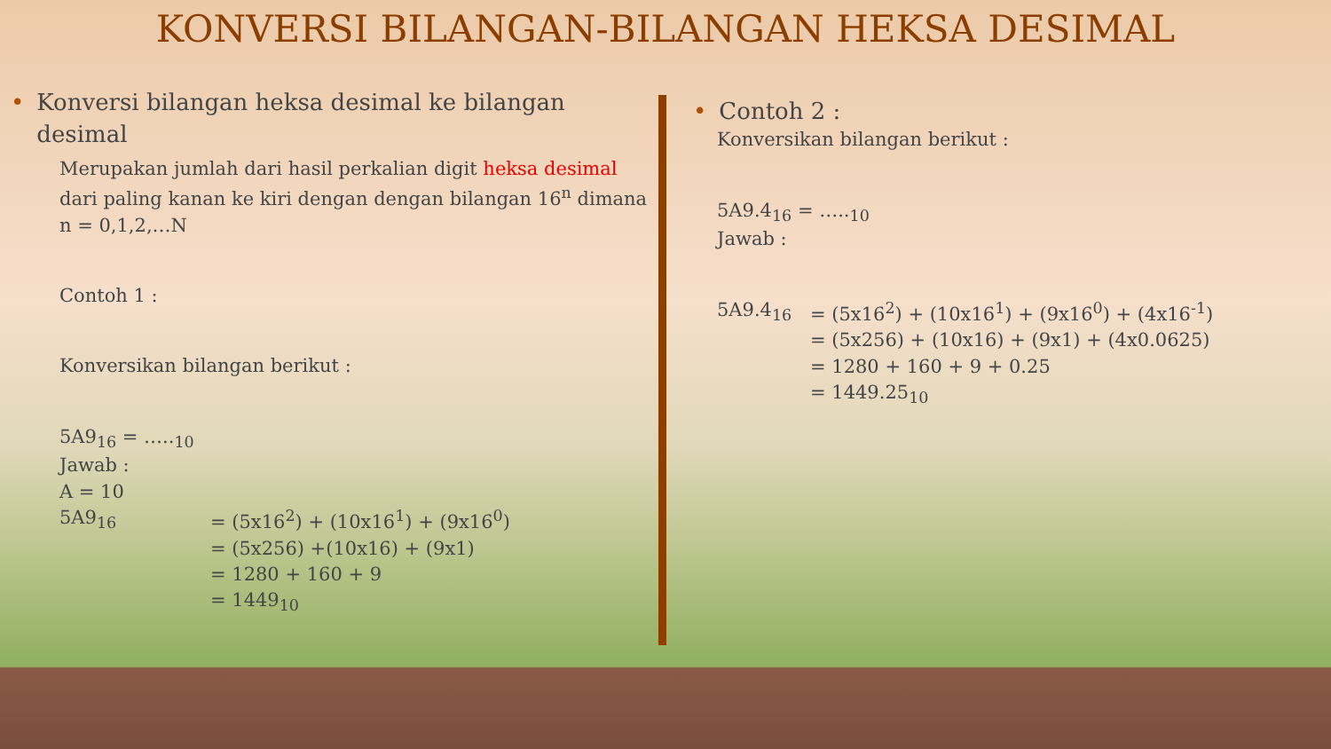KONVERSI BILANGAN-BILANGAN HEKSA DESIMAL
• Konversi bilangan heksa desimal ke bilangan desimal
Merupakan jumlah dari hasil perkalian digit heksa desimal dari paling kanan ke kiri dengan dengan bilangan 16<sup>n</sup> dimana n = 0,1,2,…N
Contoh 1 :
Konversikan bilangan berikut :
5A9<sub>16</sub> = …..<sub>10</sub>
Jawab :
A = 10
5A9<sub>16</sub> = (5x16<sup>2</sup>) + (10x16<sup>1</sup>) + (9x16<sup>0</sup>)
= (5x256) +(10x16) + (9x1)
= 1280 + 160 + 9
= 1449<sub>10</sub>
• Contoh 2 :
Konversikan bilangan berikut :
5A9.4<sub>16</sub> = …..<sub>10</sub>
Jawab :
5A9.4<sub>16</sub> = (5x16<sup>2</sup>) + (10x16<sup>1</sup>) + (9x16<sup>0</sup>) + (4x16<sup>-1</sup>)
= (5x256) + (10x16) + (9x1) + (4x0.0625)
= 1280 + 160 + 9 + 0.25
= 1449.25<sub>10</sub>